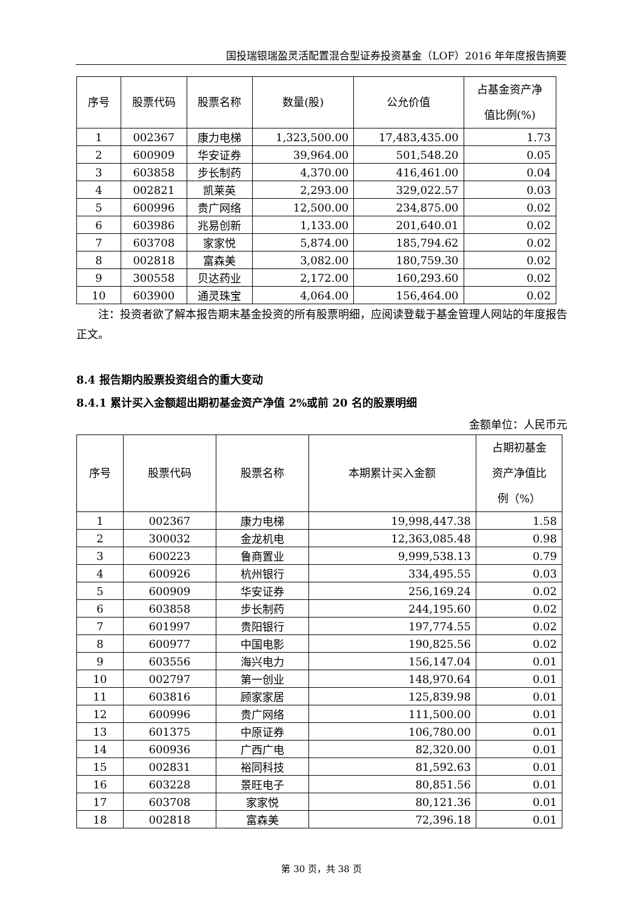国投瑞银瑞盈灵活配置混合型证券投资基金（LOF）2016 年年度报告摘要
| 序号 | 股票代码 | 股票名称 | 数量(股) | 公允价值 | 占基金资产净 值比例(%) |
| --- | --- | --- | --- | --- | --- |
| 1 | 002367 | 康力电梯 | 1,323,500.00 | 17,483,435.00 | 1.73 |
| 2 | 600909 | 华安证券 | 39,964.00 | 501,548.20 | 0.05 |
| 3 | 603858 | 步长制药 | 4,370.00 | 416,461.00 | 0.04 |
| 4 | 002821 | 凯莱英 | 2,293.00 | 329,022.57 | 0.03 |
| 5 | 600996 | 贵广网络 | 12,500.00 | 234,875.00 | 0.02 |
| 6 | 603986 | 兆易创新 | 1,133.00 | 201,640.01 | 0.02 |
| 7 | 603708 | 家家悦 | 5,874.00 | 185,794.62 | 0.02 |
| 8 | 002818 | 富森美 | 3,082.00 | 180,759.30 | 0.02 |
| 9 | 300558 | 贝达药业 | 2,172.00 | 160,293.60 | 0.02 |
| 10 | 603900 | 通灵珠宝 | 4,064.00 | 156,464.00 | 0.02 |
注：投资者欲了解本报告期末基金投资的所有股票明细，应阅读登载于基金管理人网站的年度报告正文。
8.4 报告期内股票投资组合的重大变动
8.4.1 累计买入金额超出期初基金资产净值 2%或前 20 名的股票明细
金额单位：人民币元
| 序号 | 股票代码 | 股票名称 | 本期累计买入金额 | 占期初基金 资产净值比 例（%） |
| --- | --- | --- | --- | --- |
| 1 | 002367 | 康力电梯 | 19,998,447.38 | 1.58 |
| 2 | 300032 | 金龙机电 | 12,363,085.48 | 0.98 |
| 3 | 600223 | 鲁商置业 | 9,999,538.13 | 0.79 |
| 4 | 600926 | 杭州银行 | 334,495.55 | 0.03 |
| 5 | 600909 | 华安证券 | 256,169.24 | 0.02 |
| 6 | 603858 | 步长制药 | 244,195.60 | 0.02 |
| 7 | 601997 | 贵阳银行 | 197,774.55 | 0.02 |
| 8 | 600977 | 中国电影 | 190,825.56 | 0.02 |
| 9 | 603556 | 海兴电力 | 156,147.04 | 0.01 |
| 10 | 002797 | 第一创业 | 148,970.64 | 0.01 |
| 11 | 603816 | 顾家家居 | 125,839.98 | 0.01 |
| 12 | 600996 | 贵广网络 | 111,500.00 | 0.01 |
| 13 | 601375 | 中原证券 | 106,780.00 | 0.01 |
| 14 | 600936 | 广西广电 | 82,320.00 | 0.01 |
| 15 | 002831 | 裕同科技 | 81,592.63 | 0.01 |
| 16 | 603228 | 景旺电子 | 80,851.56 | 0.01 |
| 17 | 603708 | 家家悦 | 80,121.36 | 0.01 |
| 18 | 002818 | 富森美 | 72,396.18 | 0.01 |
第 30 页，共 38 页